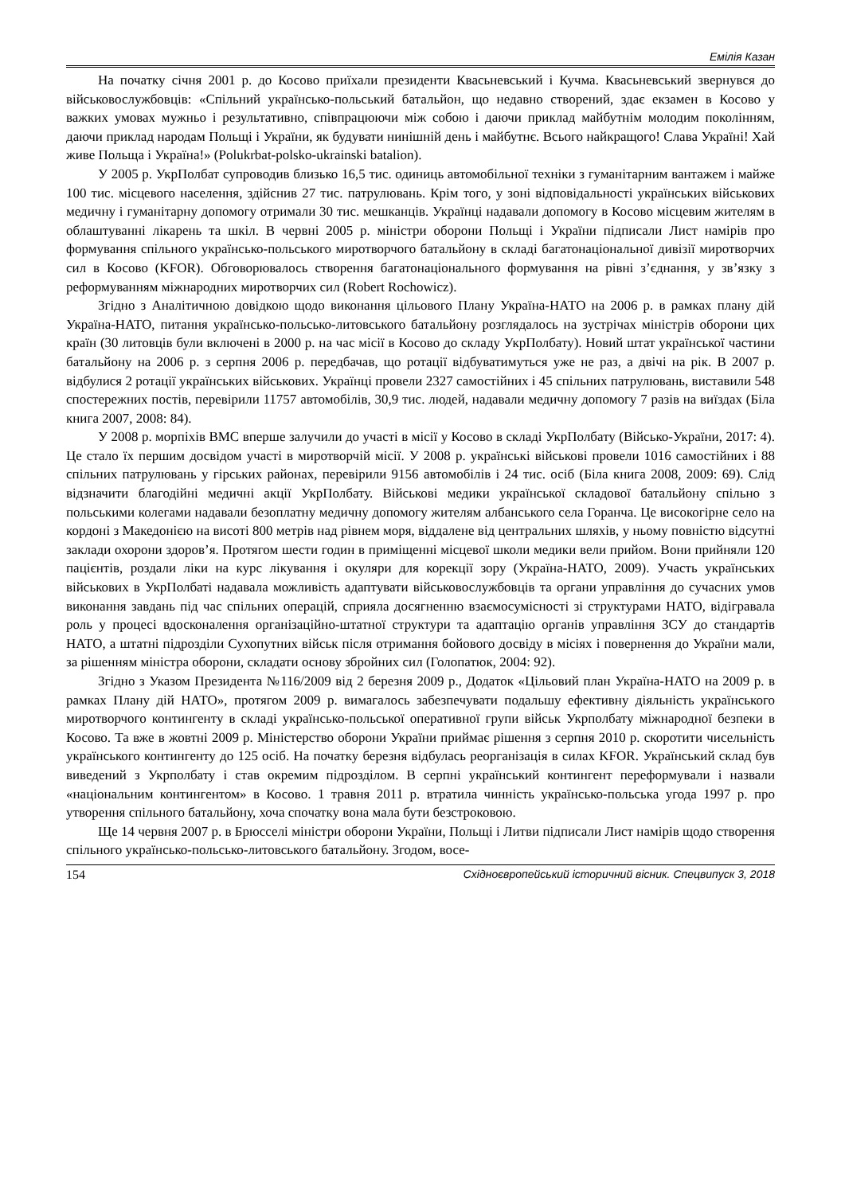Емілія Казан
На початку січня 2001 р. до Косово приїхали президенти Квасьневський і Кучма. Квасьневський звернувся до військовослужбовців: «Спільний українсько-польський батальйон, що недавно створений, здає екзамен в Косово у важких умовах мужньо і результативно, співпрацюючи між собою і даючи приклад майбутнім молодим поколінням, даючи приклад народам Польщі і України, як будувати нинішній день і майбутнє. Всього найкращого! Слава Україні! Хай живе Польща і Україна!» (Polukrbat-polsko-ukrainski batalion).
У 2005 р. УкрПолбат супроводив близько 16,5 тис. одиниць автомобільної техніки з гуманітарним вантажем і майже 100 тис. місцевого населення, здійснив 27 тис. патрулювань. Крім того, у зоні відповідальності українських військових медичну і гуманітарну допомогу отримали 30 тис. мешканців. Українці надавали допомогу в Косово місцевим жителям в облаштуванні лікарень та шкіл. В червні 2005 р. міністри оборони Польщі і України підписали Лист намірів про формування спільного українсько-польського миротворчого батальйону в складі багатонаціональної дивізії миротворчих сил в Косово (KFOR). Обговорювалось створення багатонаціонального формування на рівні з’єднання, у зв’язку з реформуванням міжнародних миротворчих сил (Robert Rochowicz).
Згідно з Аналітичною довідкою щодо виконання цільового Плану Україна-НАТО на 2006 р. в рамках плану дій Україна-НАТО, питання українсько-польсько-литовського батальйону розглядалось на зустрічах міністрів оборони цих країн (30 литовців були включені в 2000 р. на час місії в Косово до складу УкрПолбату). Новий штат української частини батальйону на 2006 р. з серпня 2006 р. передбачав, що ротації відбуватимуться уже не раз, а двічі на рік. В 2007 р. відбулися 2 ротації українських військових. Українці провели 2327 самостійних і 45 спільних патрулювань, виставили 548 спостережних постів, перевірили 11757 автомобілів, 30,9 тис. людей, надавали медичну допомогу 7 разів на виїздах (Біла книга 2007, 2008: 84).
У 2008 р. морпіхів ВМС вперше залучили до участі в місії у Косово в складі УкрПолбату (Військо-України, 2017: 4). Це стало їх першим досвідом участі в миротворчій місії. У 2008 р. українські військові провели 1016 самостійних і 88 спільних патрулювань у гірських районах, перевірили 9156 автомобілів і 24 тис. осіб (Біла книга 2008, 2009: 69). Слід відзначити благодійні медичні акції УкрПолбату. Військові медики української складової батальйону спільно з польськими колегами надавали безоплатну медичну допомогу жителям албанського села Горанча. Це високогірне село на кордоні з Македонією на висоті 800 метрів над рівнем моря, віддалене від центральних шляхів, у ньому повністю відсутні заклади охорони здоров’я. Протягом шести годин в приміщенні місцевої школи медики вели прийом. Вони прийняли 120 пацієнтів, роздали ліки на курс лікування і окуляри для корекції зору (Україна-НАТО, 2009). Участь українських військових в УкрПолбаті надавала можливість адаптувати військовослужбовців та органи управління до сучасних умов виконання завдань під час спільних операцій, сприяла досягненню взаємосумісності зі структурами НАТО, відігравала роль у процесі вдосконалення організаційно-штатної структури та адаптацію органів управління ЗСУ до стандартів НАТО, а штатні підрозділи Сухопутних військ після отримання бойового досвіду в місіях і повернення до України мали, за рішенням міністра оборони, складати основу збройних сил (Голопатюк, 2004: 92).
Згідно з Указом Президента №116/2009 від 2 березня 2009 р., Додаток «Цільовий план Україна-НАТО на 2009 р. в рамках Плану дій НАТО», протягом 2009 р. вимагалось забезпечувати подальшу ефективну діяльність українського миротворчого контингенту в складі українсько-польської оперативної групи військ Укрполбату міжнародної безпеки в Косово. Та вже в жовтні 2009 р. Міністерство оборони України приймає рішення з серпня 2010 р. скоротити чисельність українського контингенту до 125 осіб. На початку березня відбулась реорганізація в силах KFOR. Український склад був виведений з Укрполбату і став окремим підрозділом. В серпні український контингент переформували і назвали «національним контингентом» в Косово. 1 травня 2011 р. втратила чинність українсько-польська угода 1997 р. про утворення спільного батальйону, хоча спочатку вона мала бути безстроковою.
Ще 14 червня 2007 р. в Брюсселі міністри оборони України, Польщі і Литви підписали Лист намірів щодо створення спільного українсько-польсько-литовського батальйону. Згодом, восе-
154 Східноєвропейський історичний вісник. Спецвипуск 3, 2018